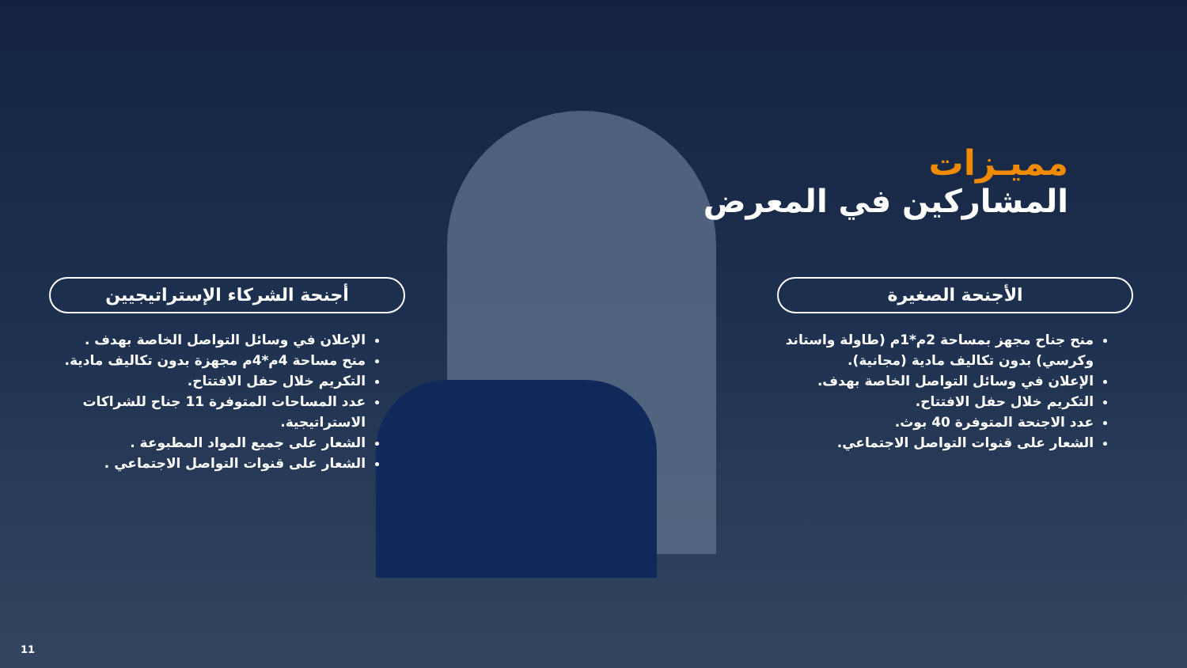مميـزات
المشاركين في المعرض
الأجنحة الصغيرة
منح جناح مجهز بمساحة 2م*1م (طاولة واستاند وكرسي) بدون تكاليف مادية (مجانية).
الإعلان في وسائل التواصل الخاصة بهدف.
التكريم خلال حفل الافتتاح.
عدد الاجنحة المتوفرة 40 بوث.
الشعار على قنوات التواصل الاجتماعي.
أجنحة الشركاء الإستراتيجيين
الإعلان في وسائل التواصل الخاصة بهدف .
منح مساحة 4م*4م مجهزة بدون تكاليف مادية.
التكريم خلال حفل الافتتاح.
عدد المساحات المتوفرة 11 جناح للشراكات الاستراتيجية.
الشعار على جميع المواد المطبوعة .
الشعار على قنوات التواصل الاجتماعي .
11